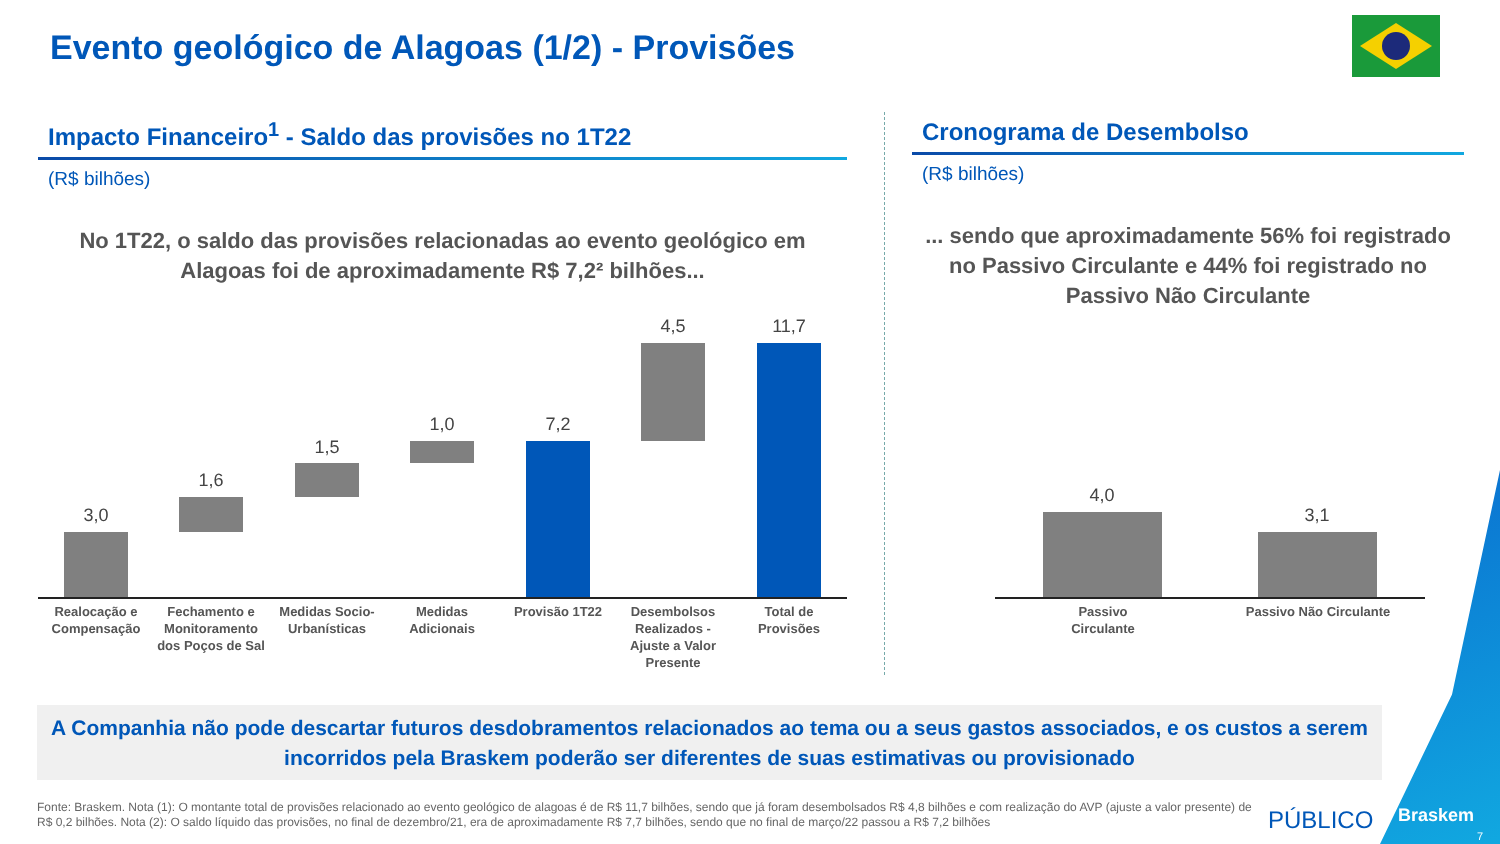Evento geológico de Alagoas (1/2) - Provisões
Impacto Financeiro<sup>1</sup> - Saldo das provisões no 1T22
(R$ bilhões)
No 1T22, o saldo das provisões relacionadas ao evento geológico em
Alagoas foi de aproximadamente R$ 7,2² bilhões...
Cronograma de Desembolso
(R$ bilhões)
... sendo que aproximadamente 56% foi registrado
no Passivo Circulante e 44% foi registrado no
Passivo Não Circulante
3,0
1,6
1,5
1,0 7,2
4,5 11,7
Realocação e Compensação
Fechamento e Monitoramento dos Poços de Sal
Medidas Socio-Urbanísticas
Medidas Adicionais
Provisão 1T22
Desembolsos Realizados - Ajuste a Valor Presente
Total de Provisões
4,0
3,1
Passivo Circulante
Passivo Não Circulante
A Companhia não pode descartar futuros desdobramentos relacionados ao tema ou a seus gastos associados, e os custos a serem incorridos pela Braskem poderão ser diferentes de suas estimativas ou provisionado
Fonte: Braskem. Nota (1): O montante total de provisões relacionado ao evento geológico de alagoas é de R$ 11,7 bilhões, sendo que já foram desembolsados R$ 4,8 bilhões e com realização do AVP (ajuste a valor presente) de R$ 0,2 bilhões. Nota (2): O saldo líquido das provisões, no final de dezembro/21, era de aproximadamente R$ 7,7 bilhões, sendo que no final de março/22 passou a R$ 7,2 bilhões
PÚBLICO Braskem
7